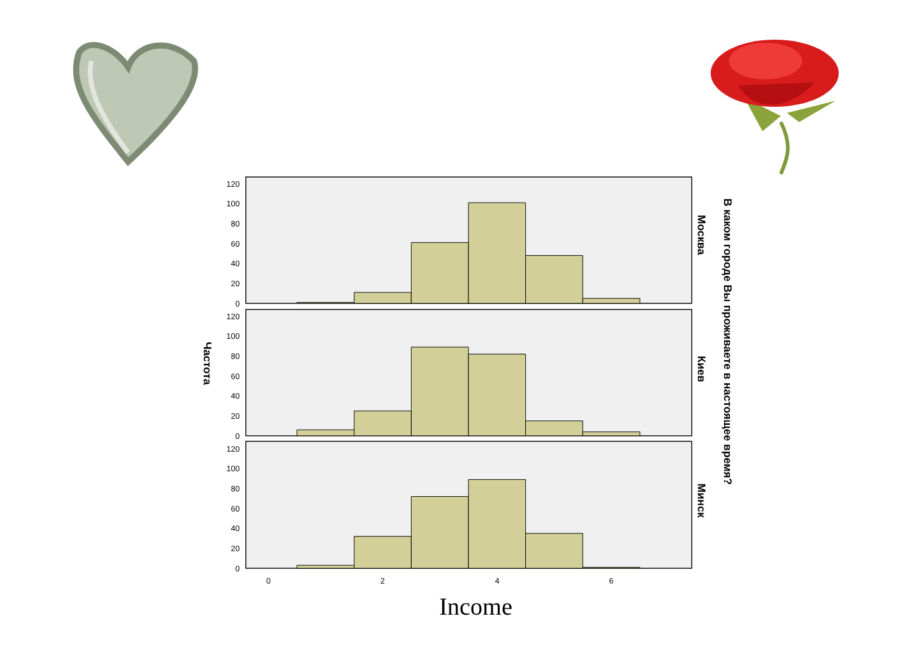120
100
80
60
40
20
0
120
100
80
60
40
20
0
120
100
80
60
40
20
0
0
2
4
6
Частота
Москва
Киев
Минск
В каком городе Вы проживаете в настоящее время?
Income